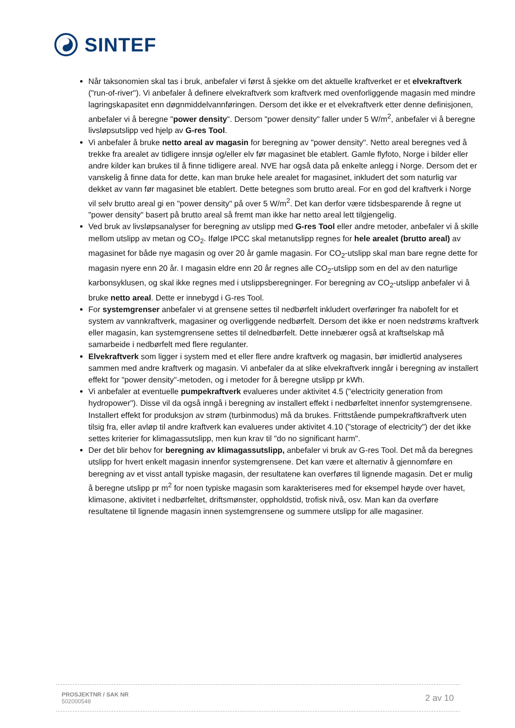SINTEF
Når taksonomien skal tas i bruk, anbefaler vi først å sjekke om det aktuelle kraftverket er et elvekraftverk ("run-of-river"). Vi anbefaler å definere elvekraftverk som kraftverk med ovenforliggende magasin med mindre lagringskapasitet enn døgnmiddelvannføringen. Dersom det ikke er et elvekraftverk etter denne definisjonen, anbefaler vi å beregne "power density". Dersom "power density" faller under 5 W/m<sup>2</sup>, anbefaler vi å beregne livsløpsutslipp ved hjelp av G-res Tool.
Vi anbefaler å bruke netto areal av magasin for beregning av "power density". Netto areal beregnes ved å trekke fra arealet av tidligere innsjø og/eller elv før magasinet ble etablert. Gamle flyfoto, Norge i bilder eller andre kilder kan brukes til å finne tidligere areal. NVE har også data på enkelte anlegg i Norge. Dersom det er vanskelig å finne data for dette, kan man bruke hele arealet for magasinet, inkludert det som naturlig var dekket av vann før magasinet ble etablert. Dette betegnes som brutto areal. For en god del kraftverk i Norge vil selv brutto areal gi en "power density" på over 5 W/m<sup>2</sup>. Det kan derfor være tidsbesparende å regne ut "power density" basert på brutto areal så fremt man ikke har netto areal lett tilgjengelig.
Ved bruk av livsløpsanalyser for beregning av utslipp med G-res Tool eller andre metoder, anbefaler vi å skille mellom utslipp av metan og CO<sub>2</sub>. Ifølge IPCC skal metanutslipp regnes for hele arealet (brutto areal) av magasinet for både nye magasin og over 20 år gamle magasin. For CO<sub>2</sub>-utslipp skal man bare regne dette for magasin nyere enn 20 år. I magasin eldre enn 20 år regnes alle CO<sub>2</sub>-utslipp som en del av den naturlige karbonsyklusen, og skal ikke regnes med i utslippsberegninger. For beregning av CO<sub>2</sub>-utslipp anbefaler vi å bruke netto areal. Dette er innebygd i G-res Tool.
For systemgrenser anbefaler vi at grensene settes til nedbørfelt inkludert overføringer fra nabofelt for et system av vannkraftverk, magasiner og overliggende nedbørfelt. Dersom det ikke er noen nedstrøms kraftverk eller magasin, kan systemgrensene settes til delnedbørfelt. Dette innebærer også at kraftselskap må samarbeide i nedbørfelt med flere regulanter.
Elvekraftverk som ligger i system med et eller flere andre kraftverk og magasin, bør imidlertid analyseres sammen med andre kraftverk og magasin. Vi anbefaler da at slike elvekraftverk inngår i beregning av installert effekt for "power density"-metoden, og i metoder for å beregne utslipp pr kWh.
Vi anbefaler at eventuelle pumpekraftverk evalueres under aktivitet 4.5 ("electricity generation from hydropower"). Disse vil da også inngå i beregning av installert effekt i nedbørfeltet innenfor systemgrensene. Installert effekt for produksjon av strøm (turbinmodus) må da brukes. Frittstående pumpekraftkraftverk uten tilsig fra, eller avløp til andre kraftverk kan evalueres under aktivitet 4.10 ("storage of electricity") der det ikke settes kriterier for klimagassutslipp, men kun krav til "do no significant harm".
Der det blir behov for beregning av klimagassutslipp, anbefaler vi bruk av G-res Tool. Det må da beregnes utslipp for hvert enkelt magasin innenfor systemgrensene. Det kan være et alternativ å gjennomføre en beregning av et visst antall typiske magasin, der resultatene kan overføres til lignende magasin. Det er mulig å beregne utslipp pr m<sup>2</sup> for noen typiske magasin som karakteriseres med for eksempel høyde over havet, klimasone, aktivitet i nedbørfeltet, driftsmønster, oppholdstid, trofisk nivå, osv. Man kan da overføre resultatene til lignende magasin innen systemgrensene og summere utslipp for alle magasiner.
PROSJEKTNR / SAK NR
502000548
2 av 10